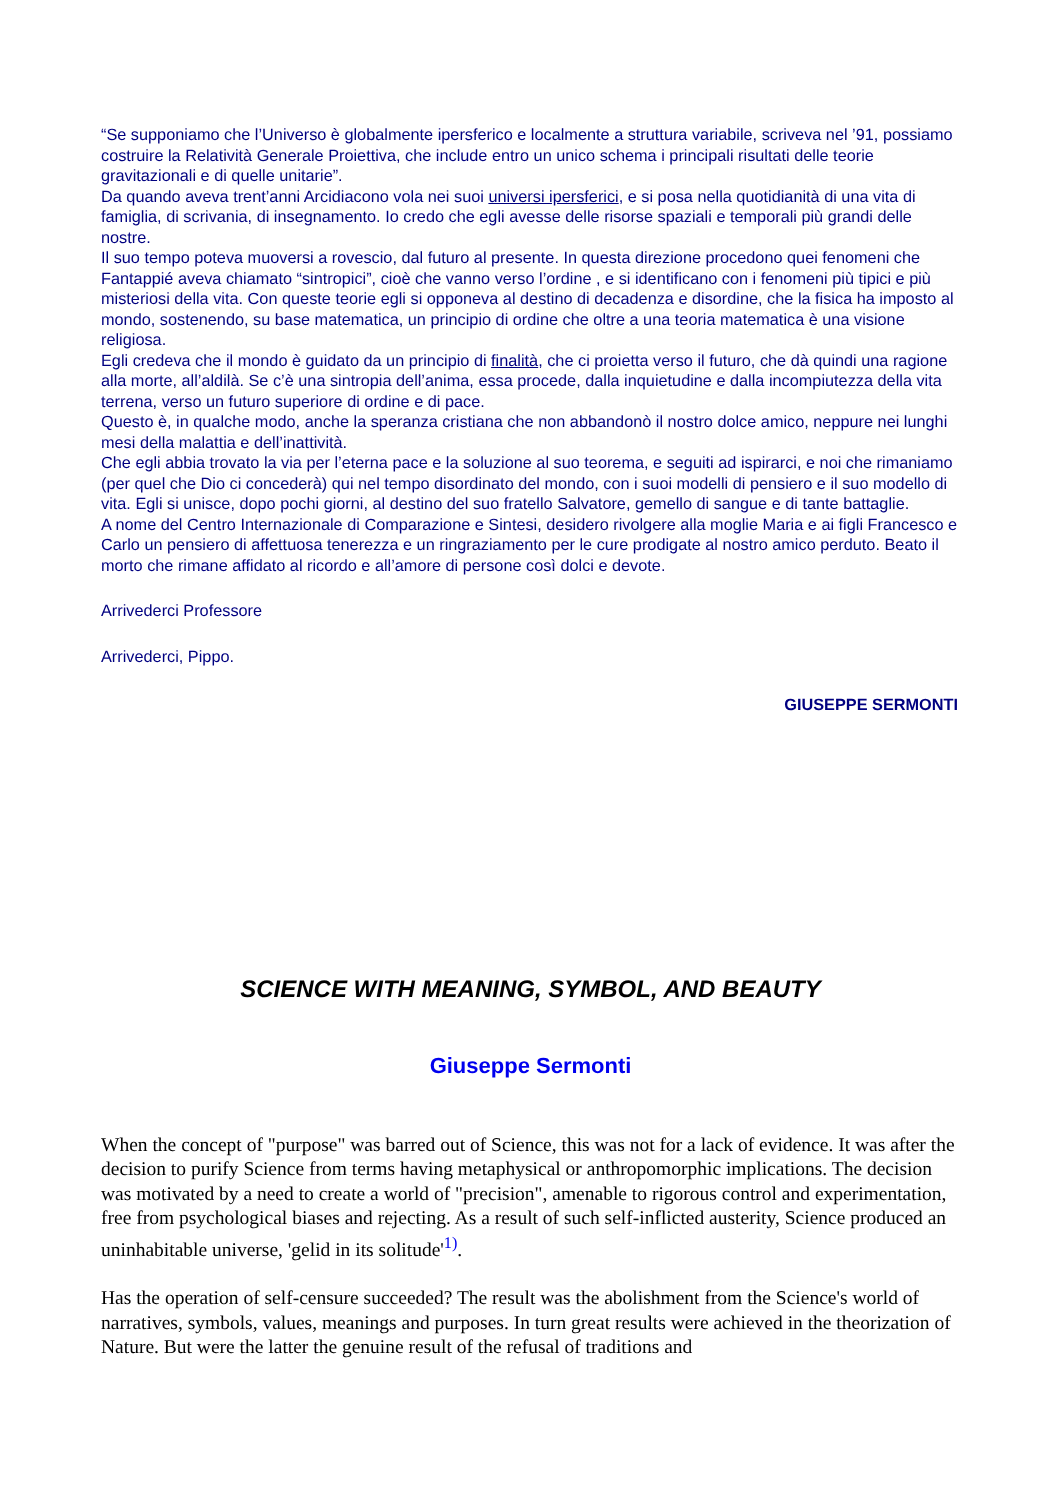“Se supponiamo che l’Universo è globalmente ipersferico e localmente a struttura variabile, scriveva nel ’91, possiamo costruire la Relatività Generale Proiettiva, che include entro un unico schema i principali risultati delle teorie gravitazionali e di quelle unitarie”.
Da quando aveva trent’anni Arcidiacono vola nei suoi universi ipersferici, e si posa nella quotidianità di una vita di famiglia, di scrivania, di insegnamento. Io credo che egli avesse delle risorse spaziali e temporali più grandi delle nostre.
Il suo tempo poteva muoversi a rovescio, dal futuro al presente. In questa direzione procedono quei fenomeni che Fantappié aveva chiamato “sintropici”, cioè che vanno verso l’ordine , e si identificano con i fenomeni più tipici e più misteriosi della vita. Con queste teorie egli si opponeva al destino di decadenza e disordine, che la fisica ha imposto al mondo, sostenendo, su base matematica, un principio di ordine che oltre a una teoria matematica è una visione religiosa.
Egli credeva che il mondo è guidato da un principio di finalità, che ci proietta verso il futuro, che dà quindi una ragione alla morte, all’aldilà. Se c’è una sintropia dell’anima, essa procede, dalla inquietudine e dalla incompiutezza della vita terrena, verso un futuro superiore di ordine e di pace.
Questo è, in qualche modo, anche la speranza cristiana che non abbandonò il nostro dolce amico, neppure nei lunghi mesi della malattia e dell’inattività.
Che egli abbia trovato la via per l’eterna pace e la soluzione al suo teorema, e seguiti ad ispirarci, e noi che rimaniamo (per quel che Dio ci concederà) qui nel tempo disordinato del mondo, con i suoi modelli di pensiero e il suo modello di vita. Egli si unisce, dopo pochi giorni, al destino del suo fratello Salvatore, gemello di sangue e di tante battaglie.
A nome del Centro Internazionale di Comparazione e Sintesi, desidero rivolgere alla moglie Maria e ai figli Francesco e Carlo un pensiero di affettuosa tenerezza e un ringraziamento per le cure prodigate al nostro amico perduto. Beato il morto che rimane affidato al ricordo e all’amore di persone così dolci e devote.
Arrivederci Professore
Arrivederci, Pippo.
GIUSEPPE SERMONTI
SCIENCE WITH MEANING, SYMBOL, AND BEAUTY
Giuseppe Sermonti
When the concept of "purpose" was barred out of Science, this was not for a lack of evidence. It was after the decision to purify Science from terms having metaphysical or anthropomorphic implications. The decision was motivated by a need to create a world of "precision", amenable to rigorous control and experimentation, free from psychological biases and rejecting. As a result of such self-inflicted austerity, Science produced an uninhabitable universe, 'gelid in its solitude'<sup>1)</sup>.
Has the operation of self-censure succeeded? The result was the abolishment from the Science's world of narratives, symbols, values, meanings and purposes. In turn great results were achieved in the theorization of Nature. But were the latter the genuine result of the refusal of traditions and